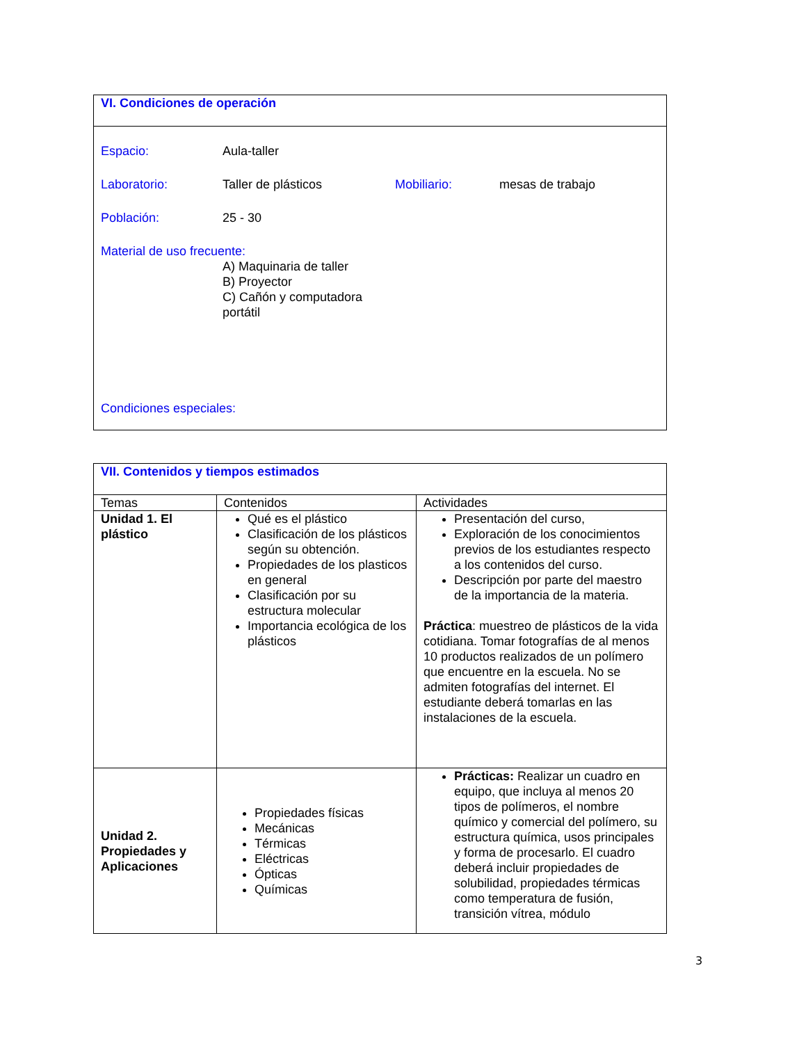VI. Condiciones de operación
Espacio: Aula-taller
Laboratorio: Taller de plásticos Mobiliario: mesas de trabajo
Población: 25 - 30
Material de uso frecuente:
A) Maquinaria de taller
B) Proyector
C) Cañón y computadora portátil
Condiciones especiales:
| VII. Contenidos y tiempos estimados | | |
| --- | --- | --- |
| Temas | Contenidos | Actividades |
| Unidad 1. El plástico | Qué es el plástico Clasificación de los plásticos según su obtención. Propiedades de los plasticos en general Clasificación por su estructura molecular Importancia ecológica de los plásticos | Presentación del curso, Exploración de los conocimientos previos de los estudiantes respecto a los contenidos del curso. Descripción por parte del maestro de la importancia de la materia. Práctica : muestreo de plásticos de la vida cotidiana. Tomar fotografías de al menos 10 productos realizados de un polímero que encuentre en la escuela. No se admiten fotografías del internet. El estudiante deberá tomarlas en las instalaciones de la escuela. |
| Unidad 2. Propiedades y Aplicaciones | Propiedades físicas Mecánicas Térmicas Eléctricas Ópticas Químicas | Prácticas: Realizar un cuadro en equipo, que incluya al menos 20 tipos de polímeros, el nombre químico y comercial del polímero, su estructura química, usos principales y forma de procesarlo. El cuadro deberá incluir propiedades de solubilidad, propiedades térmicas como temperatura de fusión, transición vítrea, módulo |
3